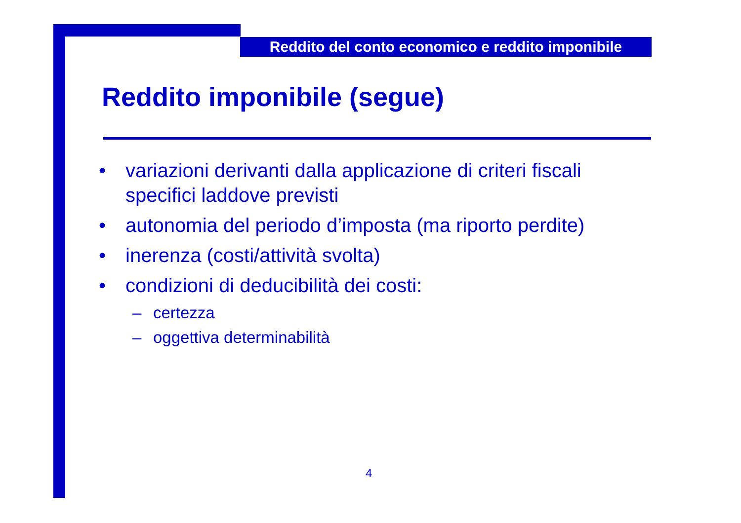Reddito del conto economico e reddito imponibile
Reddito imponibile (segue)
• variazioni derivanti dalla applicazione di criteri fiscali specifici laddove previsti
• autonomia del periodo d’imposta (ma riporto perdite)
• inerenza (costi/attività svolta)
• condizioni di deducibilità dei costi:
– certezza
– oggettiva determinabilità
4